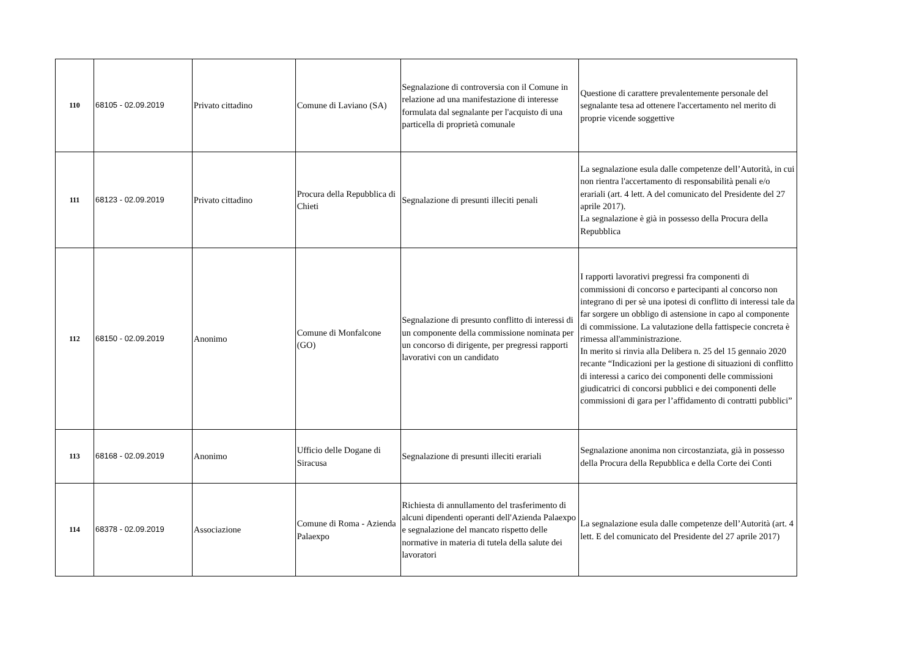| 110 | 68105 - 02.09.2019 | Privato cittadino | Comune di Laviano (SA) | Segnalazione di controversia con il Comune in relazione ad una manifestazione di interesse formulata dal segnalante per l'acquisto di una particella di proprietà comunale | Questione di carattere prevalentemente personale del segnalante tesa ad ottenere l'accertamento nel merito di proprie vicende soggettive |
| 111 | 68123 - 02.09.2019 | Privato cittadino | Procura della Repubblica di Chieti | Segnalazione di presunti illeciti penali | La segnalazione esula dalle competenze dell’Autorità, in cui non rientra l'accertamento di responsabilità penali e/o erariali (art. 4 lett. A del comunicato del Presidente del 27 aprile 2017). La segnalazione è già in possesso della Procura della Repubblica |
| 112 | 68150 - 02.09.2019 | Anonimo | Comune di Monfalcone (GO) | Segnalazione di presunto conflitto di interessi di un componente della commissione nominata per un concorso di dirigente, per pregressi rapporti lavorativi con un candidato | I rapporti lavorativi pregressi fra componenti di commissioni di concorso e partecipanti al concorso non integrano di per sè una ipotesi di conflitto di interessi tale da far sorgere un obbligo di astensione in capo al componente di commissione. La valutazione della fattispecie concreta è rimessa all'amministrazione. In merito si rinvia alla Delibera n. 25 del 15 gennaio 2020 recante “Indicazioni per la gestione di situazioni di conflitto di interessi a carico dei componenti delle commissioni giudicatrici di concorsi pubblici e dei componenti delle commissioni di gara per l’affidamento di contratti pubblici” |
| 113 | 68168 - 02.09.2019 | Anonimo | Ufficio delle Dogane di Siracusa | Segnalazione di presunti illeciti erariali | Segnalazione anonima non circostanziata, già in possesso della Procura della Repubblica e della Corte dei Conti |
| 114 | 68378 - 02.09.2019 | Associazione | Comune di Roma - Azienda Palaexpo | Richiesta di annullamento del trasferimento di alcuni dipendenti operanti dell'Azienda Palaexpo e segnalazione del mancato rispetto delle normative in materia di tutela della salute dei lavoratori | La segnalazione esula dalle competenze dell’Autorità (art. 4 lett. E del comunicato del Presidente del 27 aprile 2017) |